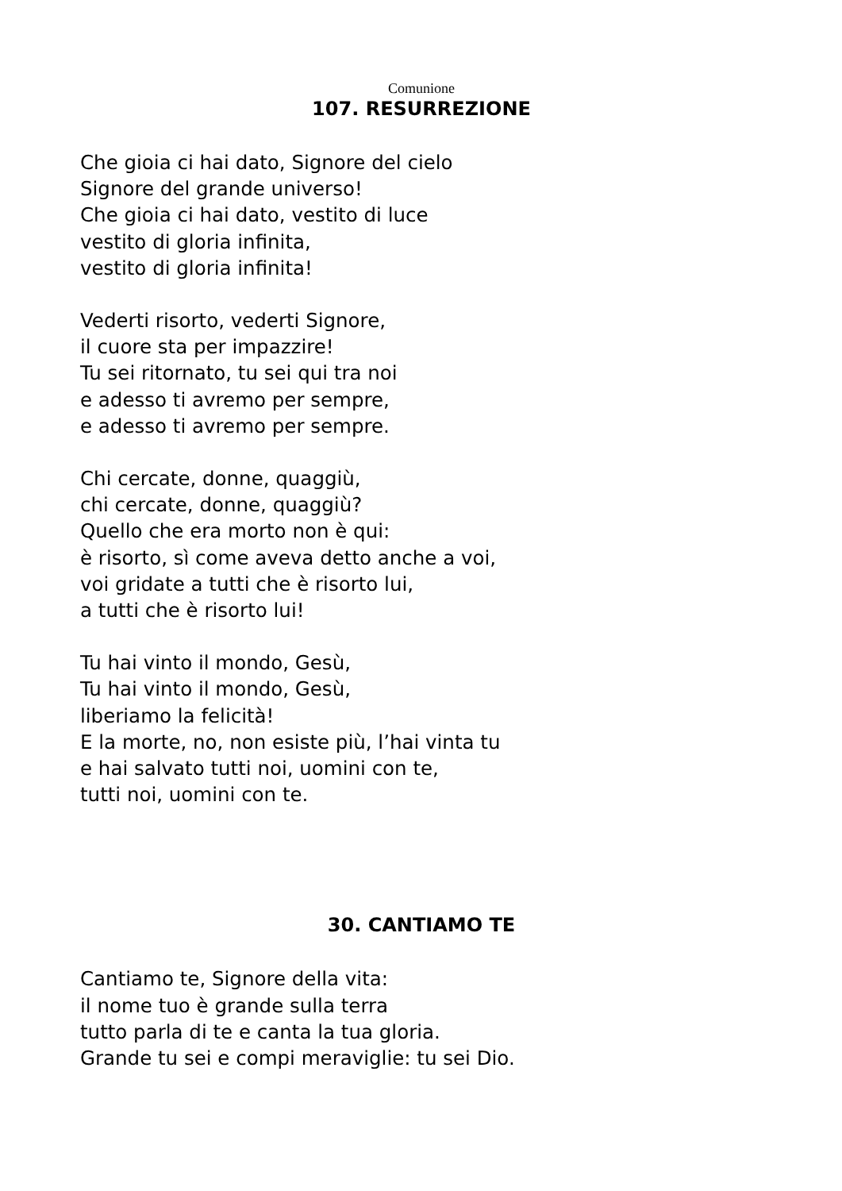Comunione
107. RESURREZIONE
Che gioia ci hai dato, Signore del cielo
Signore del grande universo!
Che gioia ci hai dato, vestito di luce
vestito di gloria infinita,
vestito di gloria infinita!
Vederti risorto, vederti Signore,
il cuore sta per impazzire!
Tu sei ritornato, tu sei qui tra noi
e adesso ti avremo per sempre,
e adesso ti avremo per sempre.
Chi cercate, donne, quaggiù,
chi cercate, donne, quaggiù?
Quello che era morto non è qui:
è risorto, sì come aveva detto anche a voi,
voi gridate a tutti che è risorto lui,
a tutti che è risorto lui!
Tu hai vinto il mondo, Gesù,
Tu hai vinto il mondo, Gesù,
liberiamo la felicità!
E la morte, no, non esiste più, l’hai vinta tu
e hai salvato tutti noi, uomini con te,
tutti noi, uomini con te.
30. CANTIAMO TE
Cantiamo te, Signore della vita:
il nome tuo è grande sulla terra
tutto parla di te e canta la tua gloria.
Grande tu sei e compi meraviglie: tu sei Dio.